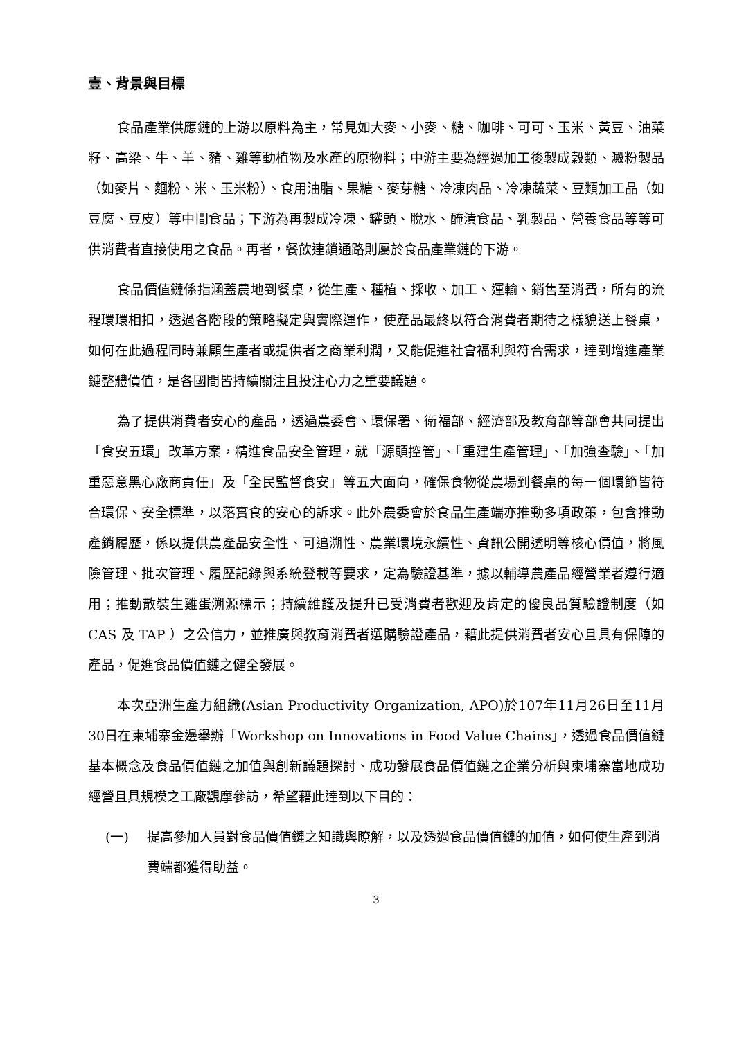壹、背景與目標
食品產業供應鏈的上游以原料為主，常見如大麥、小麥、糖、咖啡、可可、玉米、黃豆、油菜籽、高梁、牛、羊、豬、雞等動植物及水產的原物料；中游主要為經過加工後製成穀類、澱粉製品（如麥片、麵粉、米、玉米粉）、食用油脂、果糖、麥芽糖、冷凍肉品、冷凍蔬菜、豆類加工品（如豆腐、豆皮）等中間食品；下游為再製成冷凍、罐頭、脫水、醃漬食品、乳製品、營養食品等等可供消費者直接使用之食品。再者，餐飲連鎖通路則屬於食品產業鏈的下游。
食品價值鏈係指涵蓋農地到餐桌，從生產、種植、採收、加工、運輸、銷售至消費，所有的流程環環相扣，透過各階段的策略擬定與實際運作，使產品最終以符合消費者期待之樣貌送上餐桌，如何在此過程同時兼顧生產者或提供者之商業利潤，又能促進社會福利與符合需求，達到增進產業鏈整體價值，是各國間皆持續關注且投注心力之重要議題。
為了提供消費者安心的產品，透過農委會、環保署、衛福部、經濟部及教育部等部會共同提出「食安五環」改革方案，精進食品安全管理，就「源頭控管」、「重建生產管理」、「加強查驗」、「加重惡意黑心廠商責任」及「全民監督食安」等五大面向，確保食物從農場到餐桌的每一個環節皆符合環保、安全標準，以落實食的安心的訴求。此外農委會於食品生產端亦推動多項政策，包含推動產銷履歷，係以提供農產品安全性、可追溯性、農業環境永續性、資訊公開透明等核心價值，將風險管理、批次管理、履歷記錄與系統登載等要求，定為驗證基準，據以輔導農產品經營業者遵行適用；推動散裝生雞蛋溯源標示；持續維護及提升已受消費者歡迎及肯定的優良品質驗證制度（如 CAS 及 TAP ）之公信力，並推廣與教育消費者選購驗證產品，藉此提供消費者安心且具有保障的產品，促進食品價值鏈之健全發展。
本次亞洲生產力組織(Asian Productivity Organization, APO)於107年11月26日至11月30日在柬埔寨金邊舉辦「Workshop on Innovations in Food Value Chains」，透過食品價值鏈基本概念及食品價值鏈之加值與創新議題探討、成功發展食品價值鏈之企業分析與柬埔寨當地成功經營且具規模之工廠觀摩參訪，希望藉此達到以下目的：
(一) 提高參加人員對食品價值鏈之知識與瞭解，以及透過食品價值鏈的加值，如何使生產到消費端都獲得助益。
3